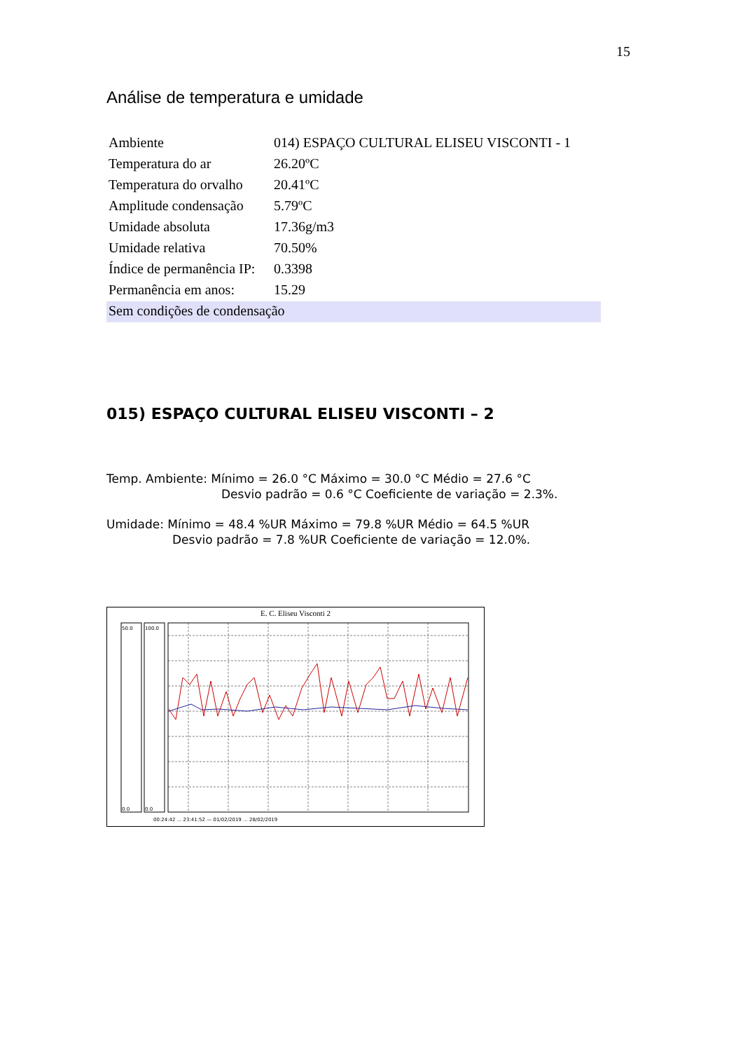15
Análise de temperatura e umidade
| Ambiente | 014) ESPAÇO CULTURAL ELISEU VISCONTI - 1 |
| Temperatura do ar | 26.20ºC |
| Temperatura do orvalho | 20.41ºC |
| Amplitude condensação | 5.79ºC |
| Umidade absoluta | 17.36g/m3 |
| Umidade relativa | 70.50% |
| Índice de permanência IP: | 0.3398 |
| Permanência em anos: | 15.29 |
| Sem condições de condensação | |
015) ESPAÇO CULTURAL ELISEU VISCONTI – 2
Temp. Ambiente: Mínimo = 26.0 °C Máximo = 30.0 °C Médio = 27.6 °C
Desvio padrão = 0.6 °C Coeficiente de variação = 2.3%.
Umidade: Mínimo = 48.4 %UR Máximo = 79.8 %UR Médio = 64.5 %UR
Desvio padrão = 7.8 %UR Coeficiente de variação = 12.0%.
E. C. Eliseu Visconti 2
50.0
100.0
0.0
0.0
00:24:42 ... 23:41:52 — 01/02/2019 ... 28/02/2019